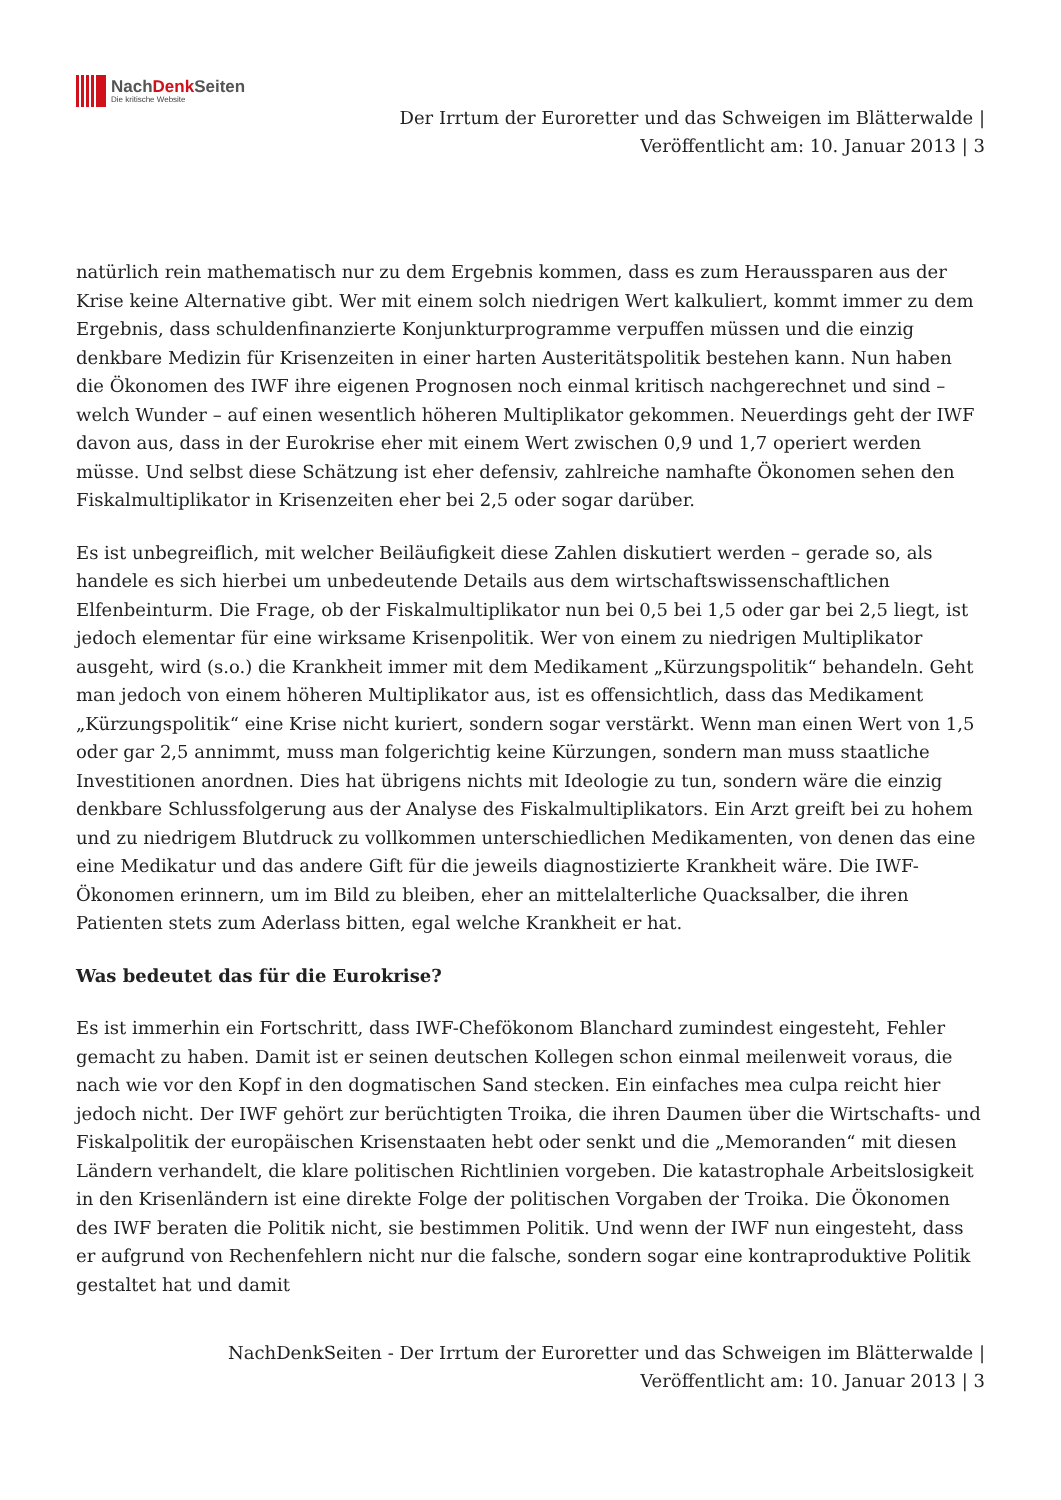NachDenk Seiten
Die kritische Website
Der Irrtum der Euroretter und das Schweigen im Blätterwalde |
Veröffentlicht am: 10. Januar 2013 | 3
natürlich rein mathematisch nur zu dem Ergebnis kommen, dass es zum Heraussparen aus der Krise keine Alternative gibt. Wer mit einem solch niedrigen Wert kalkuliert, kommt immer zu dem Ergebnis, dass schuldenfinanzierte Konjunkturprogramme verpuffen müssen und die einzig denkbare Medizin für Krisenzeiten in einer harten Austeritätspolitik bestehen kann. Nun haben die Ökonomen des IWF ihre eigenen Prognosen noch einmal kritisch nachgerechnet und sind – welch Wunder – auf einen wesentlich höheren Multiplikator gekommen. Neuerdings geht der IWF davon aus, dass in der Eurokrise eher mit einem Wert zwischen 0,9 und 1,7 operiert werden müsse. Und selbst diese Schätzung ist eher defensiv, zahlreiche namhafte Ökonomen sehen den Fiskalmultiplikator in Krisenzeiten eher bei 2,5 oder sogar darüber.
Es ist unbegreiflich, mit welcher Beiläufigkeit diese Zahlen diskutiert werden – gerade so, als handele es sich hierbei um unbedeutende Details aus dem wirtschaftswissenschaftlichen Elfenbeinturm. Die Frage, ob der Fiskalmultiplikator nun bei 0,5 bei 1,5 oder gar bei 2,5 liegt, ist jedoch elementar für eine wirksame Krisenpolitik. Wer von einem zu niedrigen Multiplikator ausgeht, wird (s.o.) die Krankheit immer mit dem Medikament „Kürzungspolitik“ behandeln. Geht man jedoch von einem höheren Multiplikator aus, ist es offensichtlich, dass das Medikament „Kürzungspolitik“ eine Krise nicht kuriert, sondern sogar verstärkt. Wenn man einen Wert von 1,5 oder gar 2,5 annimmt, muss man folgerichtig keine Kürzungen, sondern man muss staatliche Investitionen anordnen. Dies hat übrigens nichts mit Ideologie zu tun, sondern wäre die einzig denkbare Schlussfolgerung aus der Analyse des Fiskalmultiplikators. Ein Arzt greift bei zu hohem und zu niedrigem Blutdruck zu vollkommen unterschiedlichen Medikamenten, von denen das eine eine Medikatur und das andere Gift für die jeweils diagnostizierte Krankheit wäre. Die IWF-Ökonomen erinnern, um im Bild zu bleiben, eher an mittelalterliche Quacksalber, die ihren Patienten stets zum Aderlass bitten, egal welche Krankheit er hat.
Was bedeutet das für die Eurokrise?
Es ist immerhin ein Fortschritt, dass IWF-Chefökonom Blanchard zumindest eingesteht, Fehler gemacht zu haben. Damit ist er seinen deutschen Kollegen schon einmal meilenweit voraus, die nach wie vor den Kopf in den dogmatischen Sand stecken. Ein einfaches mea culpa reicht hier jedoch nicht. Der IWF gehört zur berüchtigten Troika, die ihren Daumen über die Wirtschafts- und Fiskalpolitik der europäischen Krisenstaaten hebt oder senkt und die „Memoranden“ mit diesen Ländern verhandelt, die klare politischen Richtlinien vorgeben. Die katastrophale Arbeitslosigkeit in den Krisenländern ist eine direkte Folge der politischen Vorgaben der Troika. Die Ökonomen des IWF beraten die Politik nicht, sie bestimmen Politik. Und wenn der IWF nun eingesteht, dass er aufgrund von Rechenfehlern nicht nur die falsche, sondern sogar eine kontraproduktive Politik gestaltet hat und damit
NachDenkSeiten - Der Irrtum der Euroretter und das Schweigen im Blätterwalde |
Veröffentlicht am: 10. Januar 2013 | 3